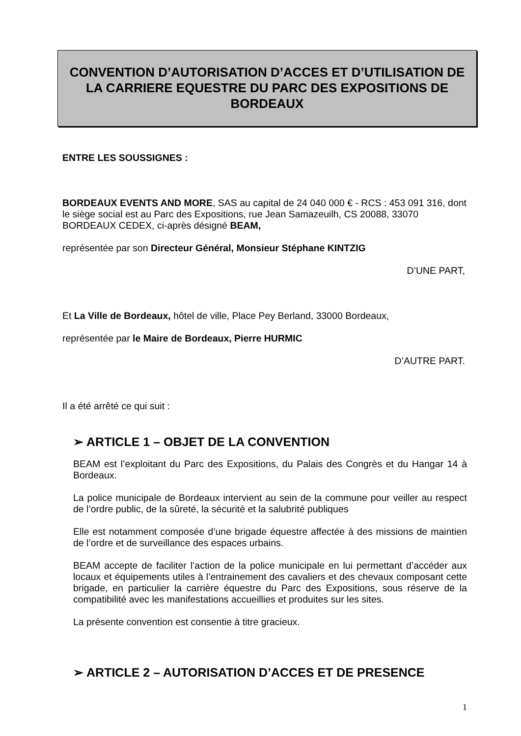CONVENTION D’AUTORISATION D’ACCES ET D’UTILISATION DE LA CARRIERE EQUESTRE DU PARC DES EXPOSITIONS DE BORDEAUX
ENTRE LES SOUSSIGNES :
BORDEAUX EVENTS AND MORE, SAS au capital de 24 040 000 € - RCS : 453 091 316, dont le siège social est au Parc des Expositions, rue Jean Samazeuilh, CS 20088, 33070 BORDEAUX CEDEX, ci-après désigné BEAM,
représentée par son Directeur Général, Monsieur Stéphane KINTZIG
D’UNE PART,
Et La Ville de Bordeaux, hôtel de ville, Place Pey Berland, 33000 Bordeaux,
représentée par le Maire de Bordeaux, Pierre HURMIC
D’AUTRE PART.
Il a été arrêté ce qui suit :
➢ ARTICLE 1 – OBJET DE LA CONVENTION
BEAM est l’exploitant du Parc des Expositions, du Palais des Congrès et du Hangar 14 à Bordeaux.
La police municipale de Bordeaux intervient au sein de la commune pour veiller au respect de l’ordre public, de la sûreté, la sécurité et la salubrité publiques
Elle est notamment composée d’une brigade équestre affectée à des missions de maintien de l’ordre et de surveillance des espaces urbains.
BEAM accepte de faciliter l’action de la police municipale en lui permettant d’accéder aux locaux et équipements utiles à l’entrainement des cavaliers et des chevaux composant cette brigade, en particulier la carrière équestre du Parc des Expositions, sous réserve de la compatibilité avec les manifestations accueillies et produites sur les sites.
La présente convention est consentie à titre gracieux.
➢ ARTICLE 2 – AUTORISATION D’ACCES ET DE PRESENCE
1